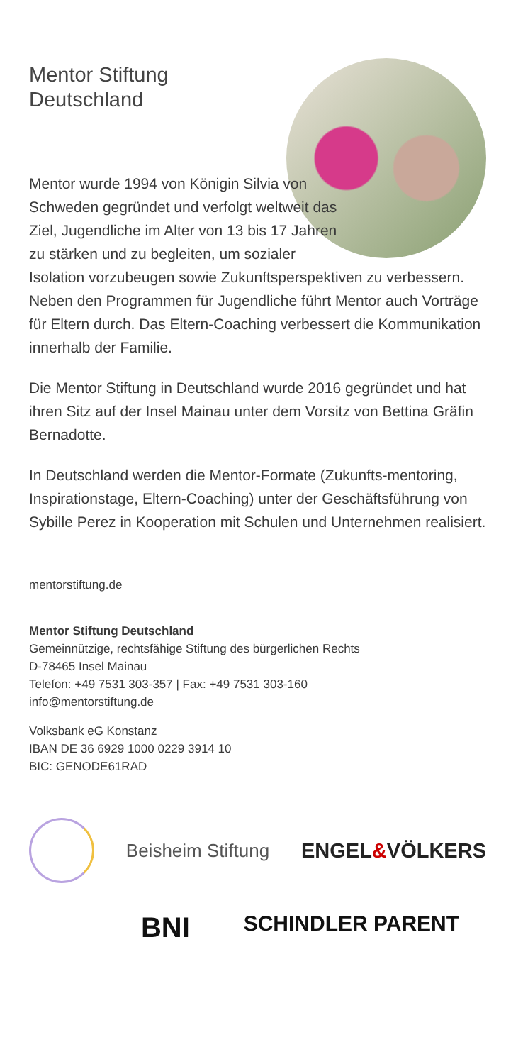Mentor Stiftung
Deutschland
Mentor wurde 1994 von Königin Silvia von Schweden gegründet und verfolgt weltweit das Ziel, Jugendliche im Alter von 13 bis 17 Jahren zu stärken und zu begleiten, um sozialer Isolation vorzubeugen sowie Zukunftsperspektiven zu verbessern. Neben den Programmen für Jugendliche führt Mentor auch Vorträge für Eltern durch. Das Eltern-Coaching verbessert die Kommunikation innerhalb der Familie.
Die Mentor Stiftung in Deutschland wurde 2016 gegründet und hat ihren Sitz auf der Insel Mainau unter dem Vorsitz von Bettina Gräfin Bernadotte.
In Deutschland werden die Mentor-Formate (Zukunfts-mentoring, Inspirationstage, Eltern-Coaching) unter der Geschäftsführung von Sybille Perez in Kooperation mit Schulen und Unternehmen realisiert.
mentorstiftung.de
Mentor Stiftung Deutschland
Gemeinnützige, rechtsfähige Stiftung des bürgerlichen Rechts
D-78465 Insel Mainau
Telefon: +49 7531 303-357 | Fax: +49 7531 303-160
info@mentorstiftung.de
Volksbank eG Konstanz
IBAN DE 36 6929 1000 0229 3914 10
BIC: GENODE61RAD
Beisheim Stiftung ENGEL&VÖLKERS
BNI SCHINDLER PARENT